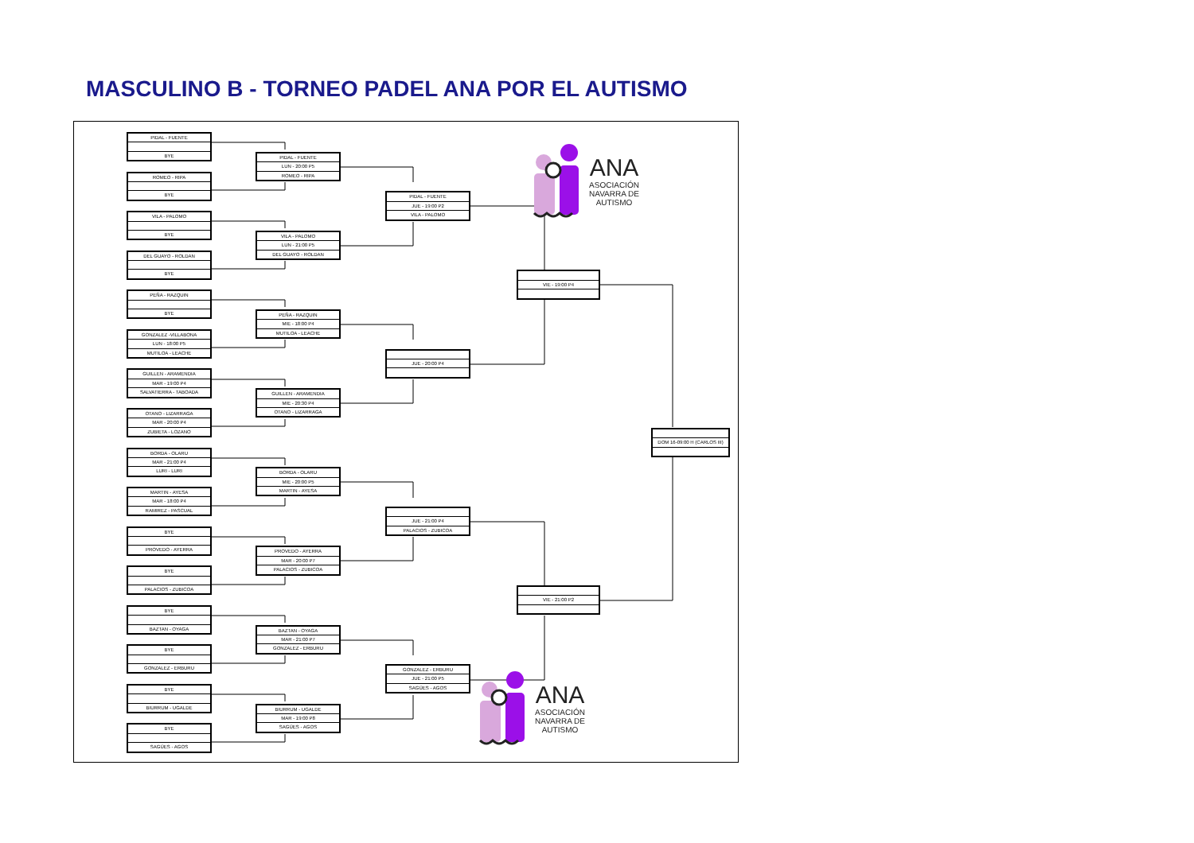MASCULINO B - TORNEO PADEL ANA POR EL AUTISMO
PIDAL - FUENTE
BYE
ROMEO - RIPA
BYE
VILA - PALOMO
BYE
DEL GUAYO - ROLDAN
BYE
PEÑA - RAZQUIN
BYE
GONZALEZ -VILLABONA
LUN - 18:00 P5
MUTILOA - LEACHE
GUILLEN - ARAMENDIA
MAR - 19:00 P4
SALVATIERRA - TABOADA
OTANO - LIZARRAGA
MAR - 20:00 P4
ZUBIETA - LOZANO
BORDA - OLARU
MAR - 21:00 P4
LURI - LURI
MARTIN - AYESA
MAR - 18:00 P4
RAMIREZ - PASCUAL
BYE
PROVEDO - AYERRA
BYE
PALACIOS - ZUBICOA
BYE
BAZTAN - OYAGA
BYE
GONZALEZ - ERBURU
BYE
BIURRUM - UGALDE
BYE
SAGÜES - AGOS
PIDAL - FUENTE
LUN - 20:00 P5
ROMEO - RIPA
VILA - PALOMO
LUN - 21:00 P5
DEL GUAYO - ROLDAN
PEÑA - RAZQUIN
MIE - 18:00 P4
MUTILOA - LEACHE
GUILLEN - ARAMENDIA
MIE - 20:30 P4
OTANO - LIZARRAGA
BORDA - OLARU
MIE - 20:00 P5
MARTIN - AYESA
PROVEDO - AYERRA
MAR - 20:00 P7
PALACIOS - ZUBICOA
BAZTAN - OYAGA
MAR - 21:00 P7
GONZALEZ - ERBURU
BIURRUM - UGALDE
MAR - 19:00 P8
SAGÜES - AGOS
PIDAL - FUENTE
JUE - 19:00 P2
VILA - PALOMO
JUE - 20:00 P4
JUE - 21:00 P4
PALACIOS - ZUBICOA
GONZALEZ - ERBURU
JUE - 21:00 P5
SAGÜES - AGOS
VIE - 19:00 P4
VIE - 21:00 P2
DOM 16-09:00 H (CARLOS III)
ANA
ASOCIACIÓN
NAVARRA DE
AUTISMO
ANA
ASOCIACIÓN
NAVARRA DE
AUTISMO